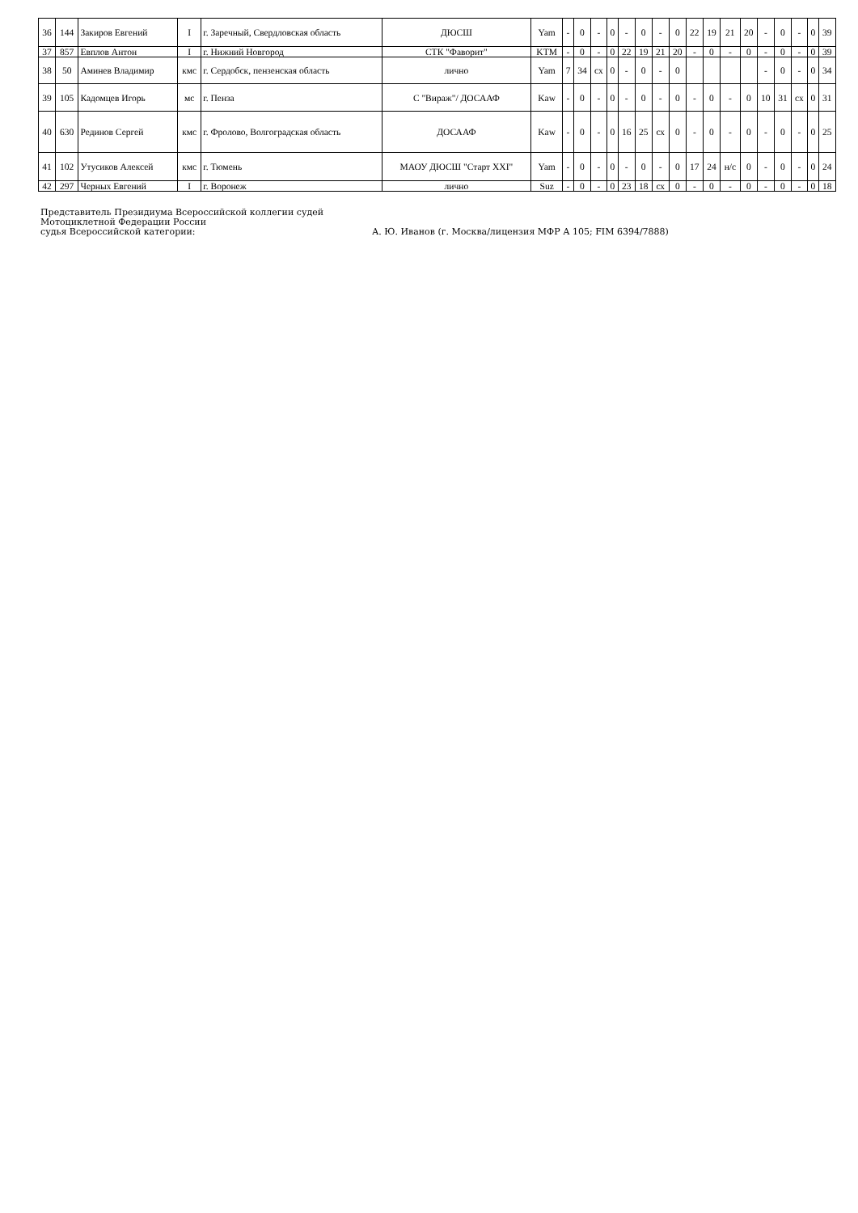| 36 | 144 | Закиров Евгений | I | г. Заречный, Свердловская область | ДЮСШ | Yam | - | 0 | - | 0 | - | 0 | - | 0 | 22 | 19 | 21 | 20 | - | 0 | - | 0 | 39 |
| 37 | 857 | Евплов Антон | I | г. Нижний Новгород | СТК "Фаворит" | KTM | - | 0 | - | 0 | 22 | 19 | 21 | 20 | - | 0 | - | 0 | - | 0 | - | 0 | 39 |
| 38 | 50 | Аминев Владимир | кмс | г. Сердобск, пензенская область | лично | Yam | 7 | 34 | сх | 0 | - | 0 | - | 0 | | | | | - | 0 | - | 0 | 34 |
| 39 | 105 | Кадомцев Игорь | мс | г. Пенза | С "Вираж"/ ДОСААФ | Kaw | - | 0 | - | 0 | - | 0 | - | 0 | - | 0 | - | 0 | 10 | 31 | сх | 0 | 31 |
| 40 | 630 | Рединов Сергей | кмс | г. Фролово, Волгоградская область | ДОСААФ | Kaw | - | 0 | - | 0 | 16 | 25 | сх | 0 | - | 0 | - | 0 | - | 0 | - | 0 | 25 |
| 41 | 102 | Утусиков Алексей | кмс | г. Тюмень | МАОУ ДЮСШ "Старт XXI" | Yam | - | 0 | - | 0 | - | 0 | - | 0 | 17 | 24 | н/с | 0 | - | 0 | - | 0 | 24 |
| 42 | 297 | Черных Евгений | I | г. Воронеж | лично | Suz | - | 0 | - | 0 | 23 | 18 | сх | 0 | - | 0 | - | 0 | - | 0 | - | 0 | 18 |
Представитель Президиума Всероссийской коллегии судей
Мотоциклетной Федерации России
судья Всероссийской категории: А. Ю. Иванов (г. Москва/лицензия МФР А 105; FIM 6394/7888)